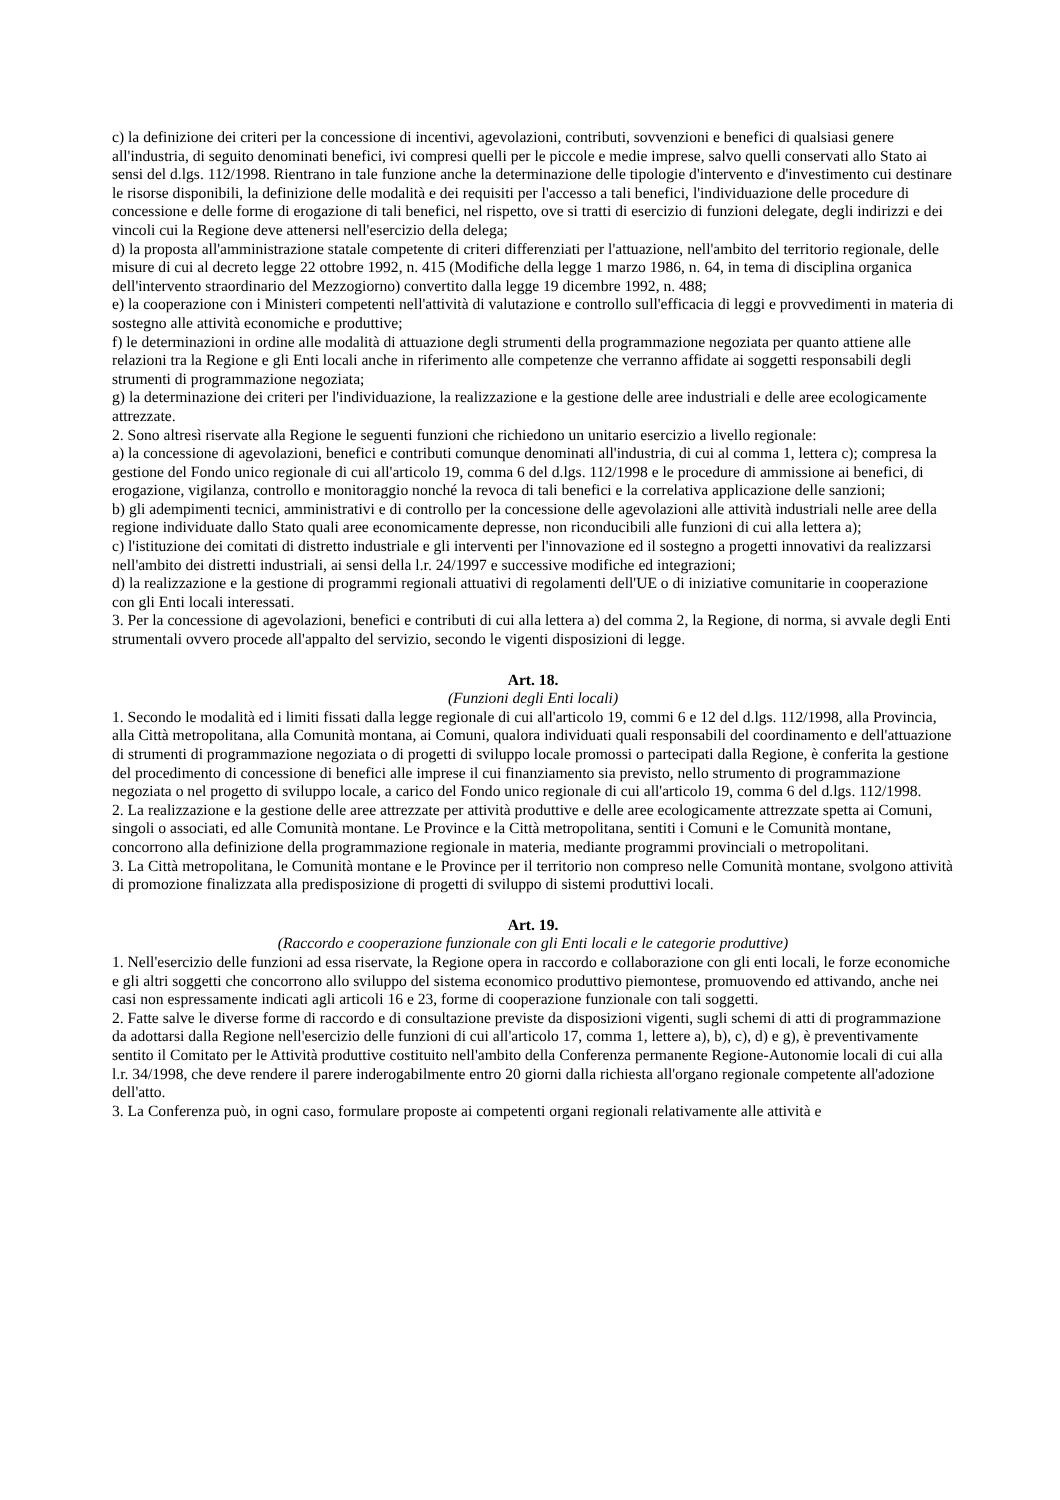c) la definizione dei criteri per la concessione di incentivi, agevolazioni, contributi, sovvenzioni e benefici di qualsiasi genere all'industria, di seguito denominati benefici, ivi compresi quelli per le piccole e medie imprese, salvo quelli conservati allo Stato ai sensi del d.lgs. 112/1998. Rientrano in tale funzione anche la determinazione delle tipologie d'intervento e d'investimento cui destinare le risorse disponibili, la definizione delle modalità e dei requisiti per l'accesso a tali benefici, l'individuazione delle procedure di concessione e delle forme di erogazione di tali benefici, nel rispetto, ove si tratti di esercizio di funzioni delegate, degli indirizzi e dei vincoli cui la Regione deve attenersi nell'esercizio della delega;
d) la proposta all'amministrazione statale competente di criteri differenziati per l'attuazione, nell'ambito del territorio regionale, delle misure di cui al decreto legge 22 ottobre 1992, n. 415 (Modifiche della legge 1 marzo 1986, n. 64, in tema di disciplina organica dell'intervento straordinario del Mezzogiorno) convertito dalla legge 19 dicembre 1992, n. 488;
e) la cooperazione con i Ministeri competenti nell'attività di valutazione e controllo sull'efficacia di leggi e provvedimenti in materia di sostegno alle attività economiche e produttive;
f) le determinazioni in ordine alle modalità di attuazione degli strumenti della programmazione negoziata per quanto attiene alle relazioni tra la Regione e gli Enti locali anche in riferimento alle competenze che verranno affidate ai soggetti responsabili degli strumenti di programmazione negoziata;
g) la determinazione dei criteri per l'individuazione, la realizzazione e la gestione delle aree industriali e delle aree ecologicamente attrezzate.
2. Sono altresì riservate alla Regione le seguenti funzioni che richiedono un unitario esercizio a livello regionale:
a) la concessione di agevolazioni, benefici e contributi comunque denominati all'industria, di cui al comma 1, lettera c); compresa la gestione del Fondo unico regionale di cui all'articolo 19, comma 6 del d.lgs. 112/1998 e le procedure di ammissione ai benefici, di erogazione, vigilanza, controllo e monitoraggio nonché la revoca di tali benefici e la correlativa applicazione delle sanzioni;
b) gli adempimenti tecnici, amministrativi e di controllo per la concessione delle agevolazioni alle attività industriali nelle aree della regione individuate dallo Stato quali aree economicamente depresse, non riconducibili alle funzioni di cui alla lettera a);
c) l'istituzione dei comitati di distretto industriale e gli interventi per l'innovazione ed il sostegno a progetti innovativi da realizzarsi nell'ambito dei distretti industriali, ai sensi della l.r. 24/1997 e successive modifiche ed integrazioni;
d) la realizzazione e la gestione di programmi regionali attuativi di regolamenti dell'UE o di iniziative comunitarie in cooperazione con gli Enti locali interessati.
3. Per la concessione di agevolazioni, benefici e contributi di cui alla lettera a) del comma 2, la Regione, di norma, si avvale degli Enti strumentali ovvero procede all'appalto del servizio, secondo le vigenti disposizioni di legge.
Art. 18.
(Funzioni degli Enti locali)
1. Secondo le modalità ed i limiti fissati dalla legge regionale di cui all'articolo 19, commi 6 e 12 del d.lgs. 112/1998, alla Provincia, alla Città metropolitana, alla Comunità montana, ai Comuni, qualora individuati quali responsabili del coordinamento e dell'attuazione di strumenti di programmazione negoziata o di progetti di sviluppo locale promossi o partecipati dalla Regione, è conferita la gestione del procedimento di concessione di benefici alle imprese il cui finanziamento sia previsto, nello strumento di programmazione negoziata o nel progetto di sviluppo locale, a carico del Fondo unico regionale di cui all'articolo 19, comma 6 del d.lgs. 112/1998.
2. La realizzazione e la gestione delle aree attrezzate per attività produttive e delle aree ecologicamente attrezzate spetta ai Comuni, singoli o associati, ed alle Comunità montane. Le Province e la Città metropolitana, sentiti i Comuni e le Comunità montane, concorrono alla definizione della programmazione regionale in materia, mediante programmi provinciali o metropolitani.
3. La Città metropolitana, le Comunità montane e le Province per il territorio non compreso nelle Comunità montane, svolgono attività di promozione finalizzata alla predisposizione di progetti di sviluppo di sistemi produttivi locali.
Art. 19.
(Raccordo e cooperazione funzionale con gli Enti locali e le categorie produttive)
1. Nell'esercizio delle funzioni ad essa riservate, la Regione opera in raccordo e collaborazione con gli enti locali, le forze economiche e gli altri soggetti che concorrono allo sviluppo del sistema economico produttivo piemontese, promuovendo ed attivando, anche nei casi non espressamente indicati agli articoli 16 e 23, forme di cooperazione funzionale con tali soggetti.
2. Fatte salve le diverse forme di raccordo e di consultazione previste da disposizioni vigenti, sugli schemi di atti di programmazione da adottarsi dalla Regione nell'esercizio delle funzioni di cui all'articolo 17, comma 1, lettere a), b), c), d) e g), è preventivamente sentito il Comitato per le Attività produttive costituito nell'ambito della Conferenza permanente Regione-Autonomie locali di cui alla l.r. 34/1998, che deve rendere il parere inderogabilmente entro 20 giorni dalla richiesta all'organo regionale competente all'adozione dell'atto.
3. La Conferenza può, in ogni caso, formulare proposte ai competenti organi regionali relativamente alle attività e